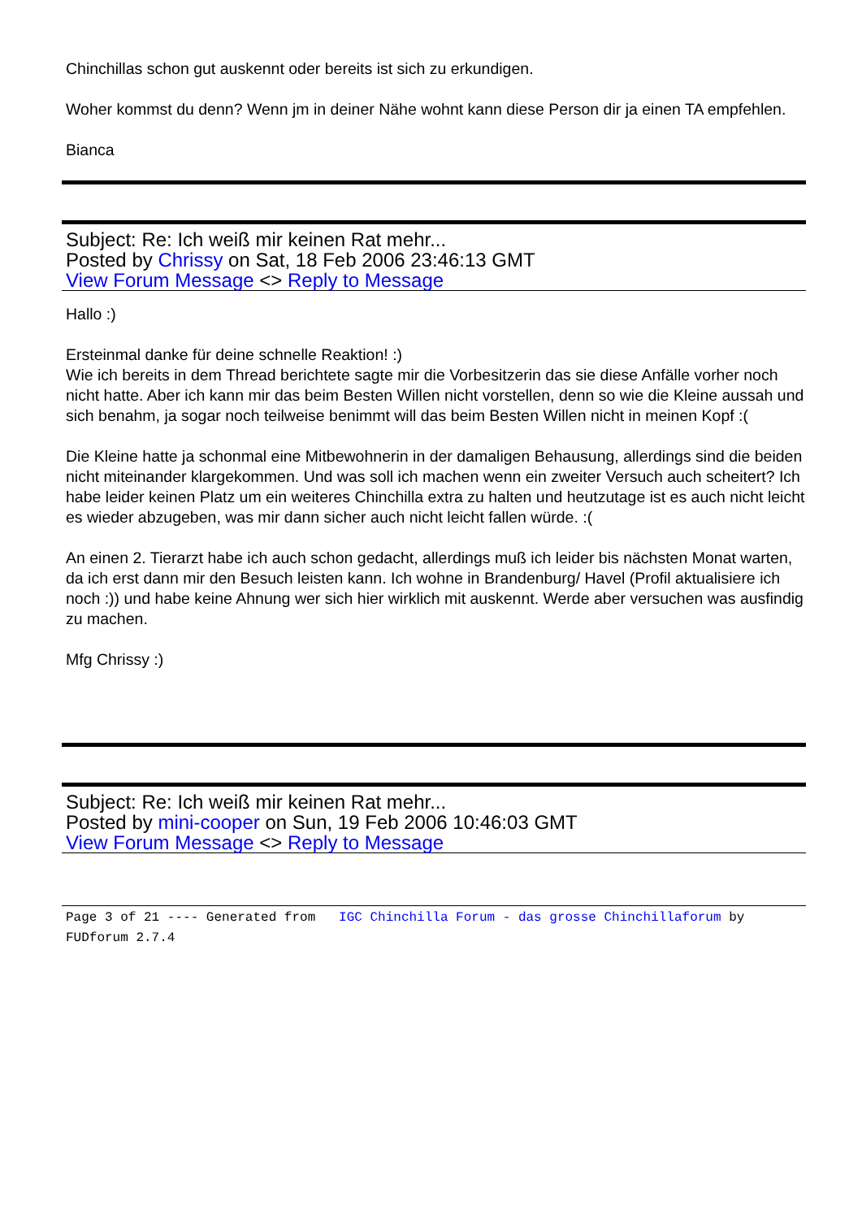Chinchillas schon gut auskennt oder bereits ist sich zu erkundigen.
Woher kommst du denn? Wenn jm in deiner Nähe wohnt kann diese Person dir ja einen TA empfehlen.
Bianca
Subject: Re: Ich weiß mir keinen Rat mehr...
Posted by Chrissy on Sat, 18 Feb 2006 23:46:13 GMT
View Forum Message <> Reply to Message
Hallo :)
Ersteinmal danke für deine schnelle Reaktion! :)
Wie ich bereits in dem Thread berichtete sagte mir die Vorbesitzerin das sie diese Anfälle vorher noch nicht hatte. Aber ich kann mir das beim Besten Willen nicht vorstellen, denn so wie die Kleine aussah und sich benahm, ja sogar noch teilweise benimmt will das beim Besten Willen nicht in meinen Kopf :(
Die Kleine hatte ja schonmal eine Mitbewohnerin in der damaligen Behausung, allerdings sind die beiden nicht miteinander klargekommen. Und was soll ich machen wenn ein zweiter Versuch auch scheitert? Ich habe leider keinen Platz um ein weiteres Chinchilla extra zu halten und heutzutage ist es auch nicht leicht es wieder abzugeben, was mir dann sicher auch nicht leicht fallen würde. :(
An einen 2. Tierarzt habe ich auch schon gedacht, allerdings muß ich leider bis nächsten Monat warten, da ich erst dann mir den Besuch leisten kann. Ich wohne in Brandenburg/ Havel (Profil aktualisiere ich noch :)) und habe keine Ahnung wer sich hier wirklich mit auskennt. Werde aber versuchen was ausfindig zu machen.
Mfg Chrissy :)
Subject: Re: Ich weiß mir keinen Rat mehr...
Posted by mini-cooper on Sun, 19 Feb 2006 10:46:03 GMT
View Forum Message <> Reply to Message
Page 3 of 21 ---- Generated from IGC Chinchilla Forum - das grosse Chinchillaforum by FUDforum 2.7.4